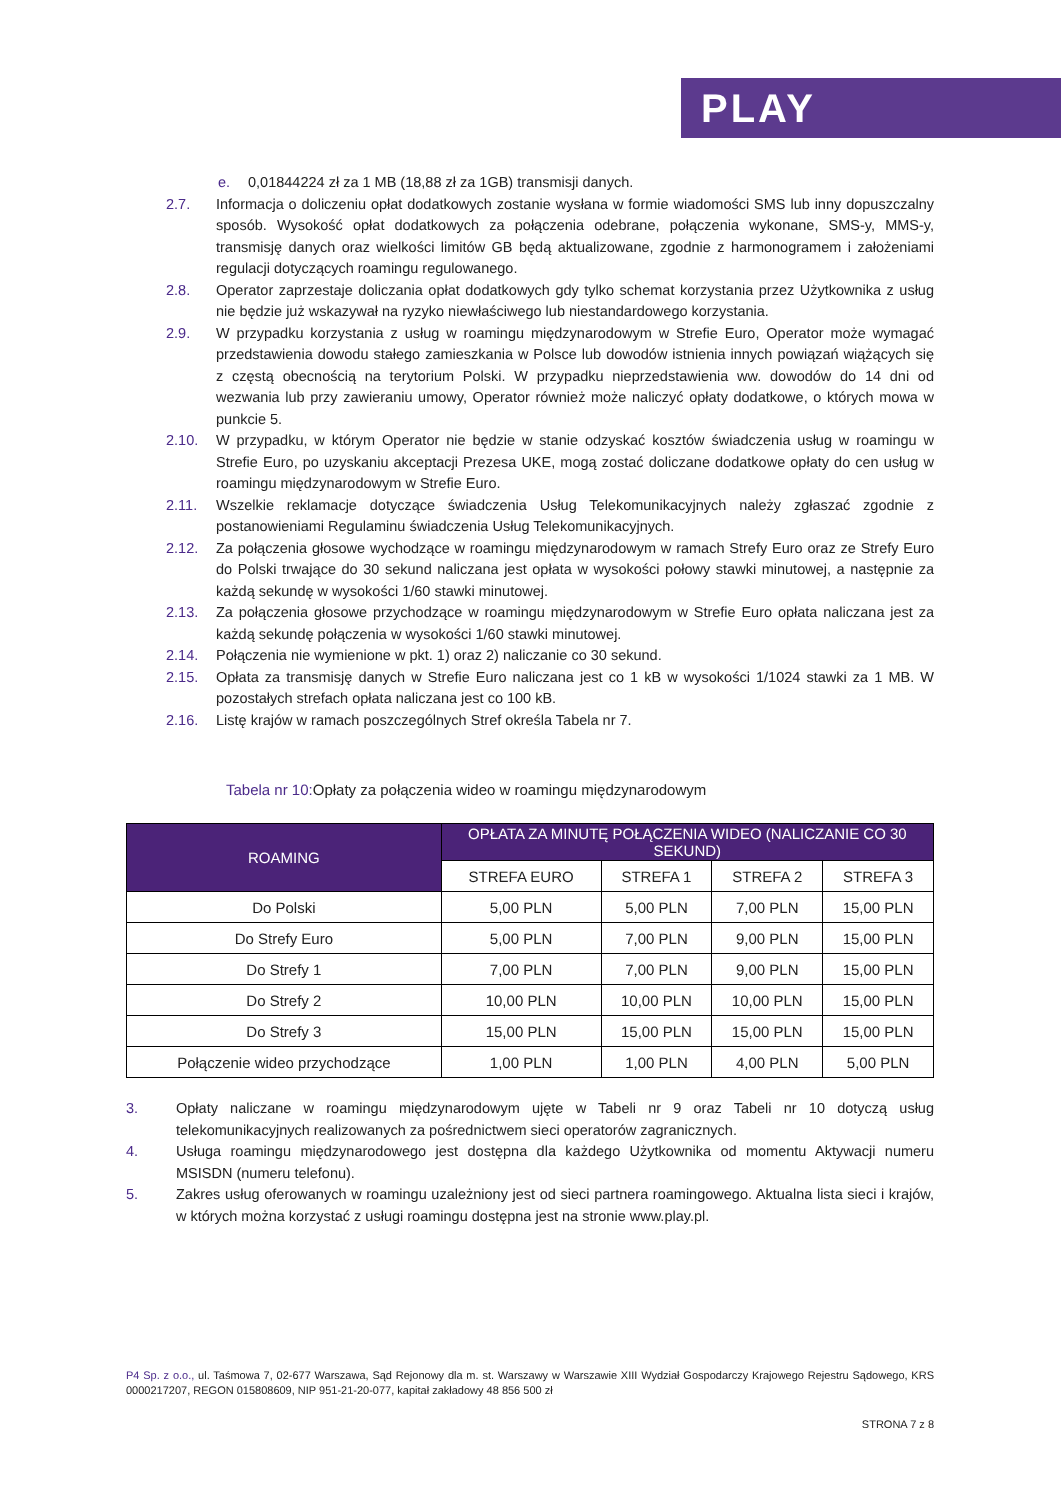PLAY
e. 0,01844224 zł za 1 MB (18,88 zł za 1GB) transmisji danych.
2.7. Informacja o doliczeniu opłat dodatkowych zostanie wysłana w formie wiadomości SMS lub inny dopuszczalny sposób. Wysokość opłat dodatkowych za połączenia odebrane, połączenia wykonane, SMS-y, MMS-y, transmisję danych oraz wielkości limitów GB będą aktualizowane, zgodnie z harmonogramem i założeniami regulacji dotyczących roamingu regulowanego.
2.8. Operator zaprzestaje doliczania opłat dodatkowych gdy tylko schemat korzystania przez Użytkownika z usług nie będzie już wskazywał na ryzyko niewłaściwego lub niestandardowego korzystania.
2.9. W przypadku korzystania z usług w roamingu międzynarodowym w Strefie Euro, Operator może wymagać przedstawienia dowodu stałego zamieszkania w Polsce lub dowodów istnienia innych powiązań wiążących się z częstą obecnością na terytorium Polski. W przypadku nieprzedstawienia ww. dowodów do 14 dni od wezwania lub przy zawieraniu umowy, Operator również może naliczyć opłaty dodatkowe, o których mowa w punkcie 5.
2.10. W przypadku, w którym Operator nie będzie w stanie odzyskać kosztów świadczenia usług w roamingu w Strefie Euro, po uzyskaniu akceptacji Prezesa UKE, mogą zostać doliczane dodatkowe opłaty do cen usług w roamingu międzynarodowym w Strefie Euro.
2.11. Wszelkie reklamacje dotyczące świadczenia Usług Telekomunikacyjnych należy zgłaszać zgodnie z postanowieniami Regulaminu świadczenia Usług Telekomunikacyjnych.
2.12. Za połączenia głosowe wychodzące w roamingu międzynarodowym w ramach Strefy Euro oraz ze Strefy Euro do Polski trwające do 30 sekund naliczana jest opłata w wysokości połowy stawki minutowej, a następnie za każdą sekundę w wysokości 1/60 stawki minutowej.
2.13. Za połączenia głosowe przychodzące w roamingu międzynarodowym w Strefie Euro opłata naliczana jest za każdą sekundę połączenia w wysokości 1/60 stawki minutowej.
2.14. Połączenia nie wymienione w pkt. 1) oraz 2) naliczanie co 30 sekund.
2.15. Opłata za transmisję danych w Strefie Euro naliczana jest co 1 kB w wysokości 1/1024 stawki za 1 MB. W pozostałych strefach opłata naliczana jest co 100 kB.
2.16. Listę krajów w ramach poszczególnych Stref określa Tabela nr 7.
Tabela nr 10: Opłaty za połączenia wideo w roamingu międzynarodowym
| ROAMING | OPŁATA ZA MINUTĘ POŁĄCZENIA WIDEO (NALICZANIE CO 30 SEKUND) | | | |
| --- | --- | --- | --- | --- |
| | STREFA EURO | STREFA 1 | STREFA 2 | STREFA 3 |
| Do Polski | 5,00 PLN | 5,00 PLN | 7,00 PLN | 15,00 PLN |
| Do Strefy Euro | 5,00 PLN | 7,00 PLN | 9,00 PLN | 15,00 PLN |
| Do Strefy 1 | 7,00 PLN | 7,00 PLN | 9,00 PLN | 15,00 PLN |
| Do Strefy 2 | 10,00 PLN | 10,00 PLN | 10,00 PLN | 15,00 PLN |
| Do Strefy 3 | 15,00 PLN | 15,00 PLN | 15,00 PLN | 15,00 PLN |
| Połączenie wideo przychodzące | 1,00 PLN | 1,00 PLN | 4,00 PLN | 5,00 PLN |
3. Opłaty naliczane w roamingu międzynarodowym ujęte w Tabeli nr 9 oraz Tabeli nr 10 dotyczą usług telekomunikacyjnych realizowanych za pośrednictwem sieci operatorów zagranicznych.
4. Usługa roamingu międzynarodowego jest dostępna dla każdego Użytkownika od momentu Aktywacji numeru MSISDN (numeru telefonu).
5. Zakres usług oferowanych w roamingu uzależniony jest od sieci partnera roamingowego. Aktualna lista sieci i krajów, w których można korzystać z usługi roamingu dostępna jest na stronie www.play.pl.
P4 Sp. z o.o., ul. Taśmowa 7, 02-677 Warszawa, Sąd Rejonowy dla m. st. Warszawy w Warszawie XIII Wydział Gospodarczy Krajowego Rejestru Sądowego, KRS 0000217207, REGON 015808609, NIP 951-21-20-077, kapitał zakładowy 48 856 500 zł
STRONA 7 z 8